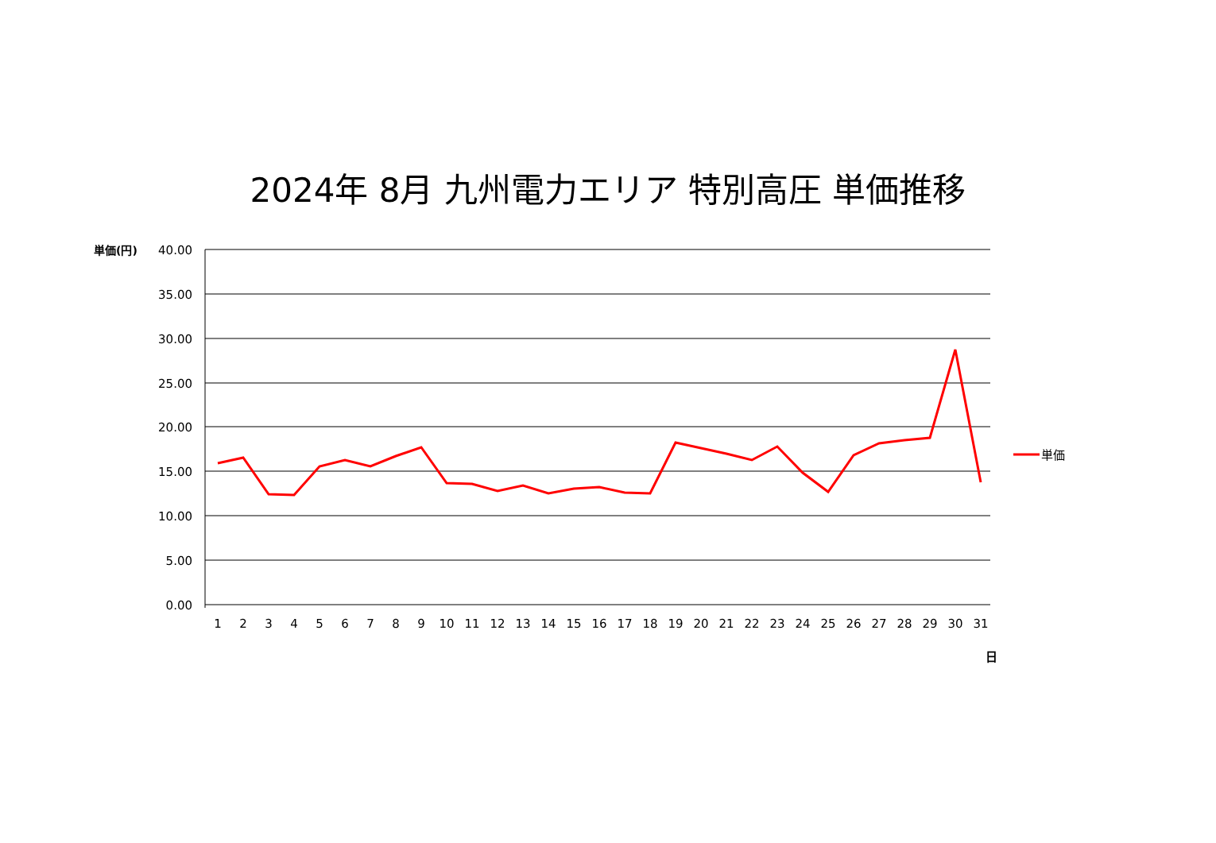2024年 8月 九州電力エリア 特別高圧 単価推移
40.00
35.00
30.00
25.00
20.00
15.00
10.00
5.00
0.00
単価(円)
1
2
3
4
5
6
7
8
9
10
11
12
13
14
15
16
17
18
19
20
21
22
23
24
25
26
27
28
29
30
31
日
単価